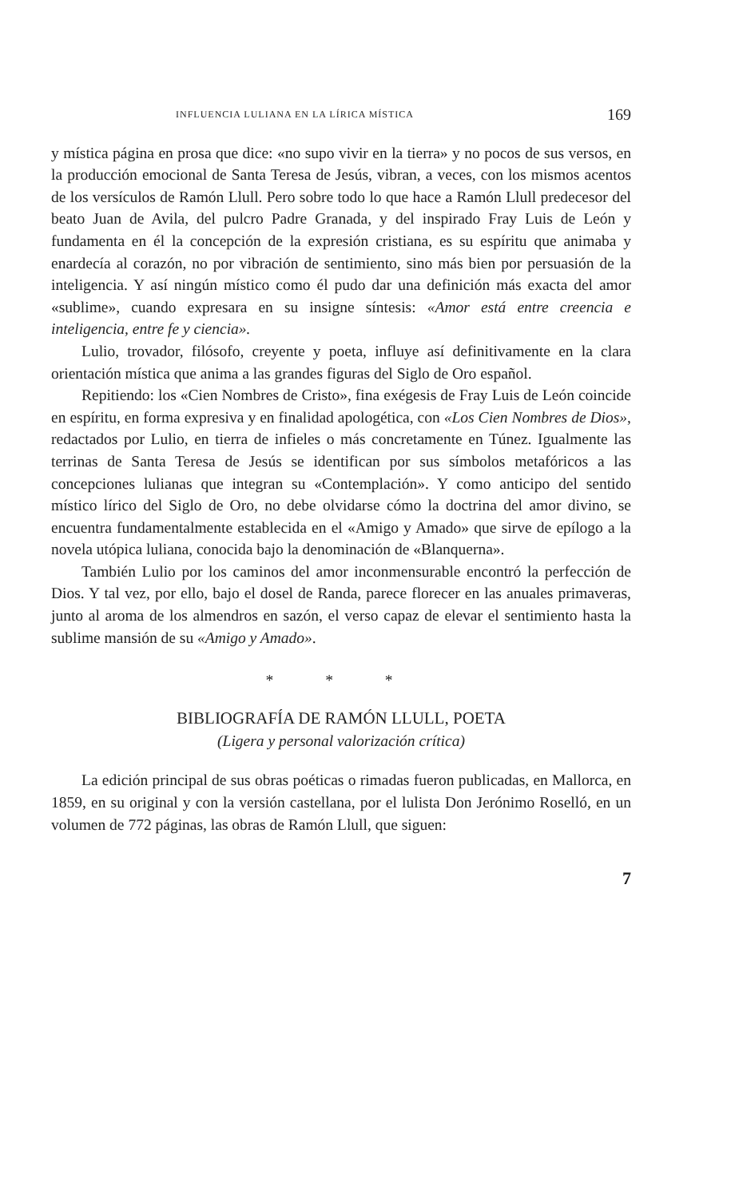INFLUENCIA LULIANA EN LA LÍRICA MÍSTICA 169
y mística página en prosa que dice: «no supo vivir en la tierra» y no pocos de sus versos, en la producción emocional de Santa Teresa de Jesús, vibran, a veces, con los mismos acentos de los versículos de Ramón Llull. Pero sobre todo lo que hace a Ramón Llull predecesor del beato Juan de Avila, del pulcro Padre Granada, y del inspirado Fray Luis de León y fundamenta en él la concepción de la expresión cristiana, es su espíritu que animaba y enardecía al corazón, no por vibración de sentimiento, sino más bien por persuasión de la inteligencia. Y así ningún místico como él pudo dar una definición más exacta del amor «sublime», cuando expresara en su insigne síntesis: «Amor está entre creencia e inteligencia, entre fe y ciencia».
Lulio, trovador, filósofo, creyente y poeta, influye así definitivamente en la clara orientación mística que anima a las grandes figuras del Siglo de Oro español.
Repitiendo: los «Cien Nombres de Cristo», fina exégesis de Fray Luis de León coincide en espíritu, en forma expresiva y en finalidad apologética, con «Los Cien Nombres de Dios», redactados por Lulio, en tierra de infieles o más concretamente en Túnez. Igualmente las terrinas de Santa Teresa de Jesús se identifican por sus símbolos metafóricos a las concepciones lulianas que integran su «Contemplación». Y como anticipo del sentido místico lírico del Siglo de Oro, no debe olvidarse cómo la doctrina del amor divino, se encuentra fundamentalmente establecida en el «Amigo y Amado» que sirve de epílogo a la novela utópica luliana, conocida bajo la denominación de «Blanquerna».
También Lulio por los caminos del amor inconmensurable encontró la perfección de Dios. Y tal vez, por ello, bajo el dosel de Randa, parece florecer en las anuales primaveras, junto al aroma de los almendros en sazón, el verso capaz de elevar el sentimiento hasta la sublime mansión de su «Amigo y Amado».
* * *
BIBLIOGRAFÍA DE RAMÓN LLULL, POETA
(Ligera y personal valorización crítica)
La edición principal de sus obras poéticas o rimadas fueron publicadas, en Mallorca, en 1859, en su original y con la versión castellana, por el lulista Don Jerónimo Roselló, en un volumen de 772 páginas, las obras de Ramón Llull, que siguen:
7